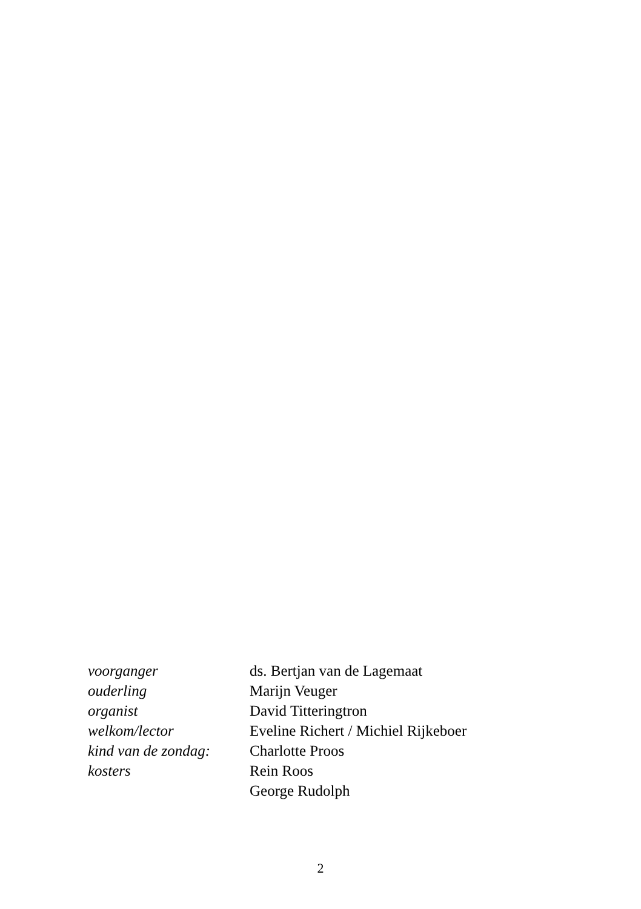| voorganger | ds. Bertjan van de Lagemaat |
| ouderling | Marijn Veuger |
| organist | David Titteringtron |
| welkom/lector | Eveline Richert / Michiel Rijkeboer |
| kind van de zondag: | Charlotte Proos |
| kosters | Rein Roos |
| | George Rudolph |
2